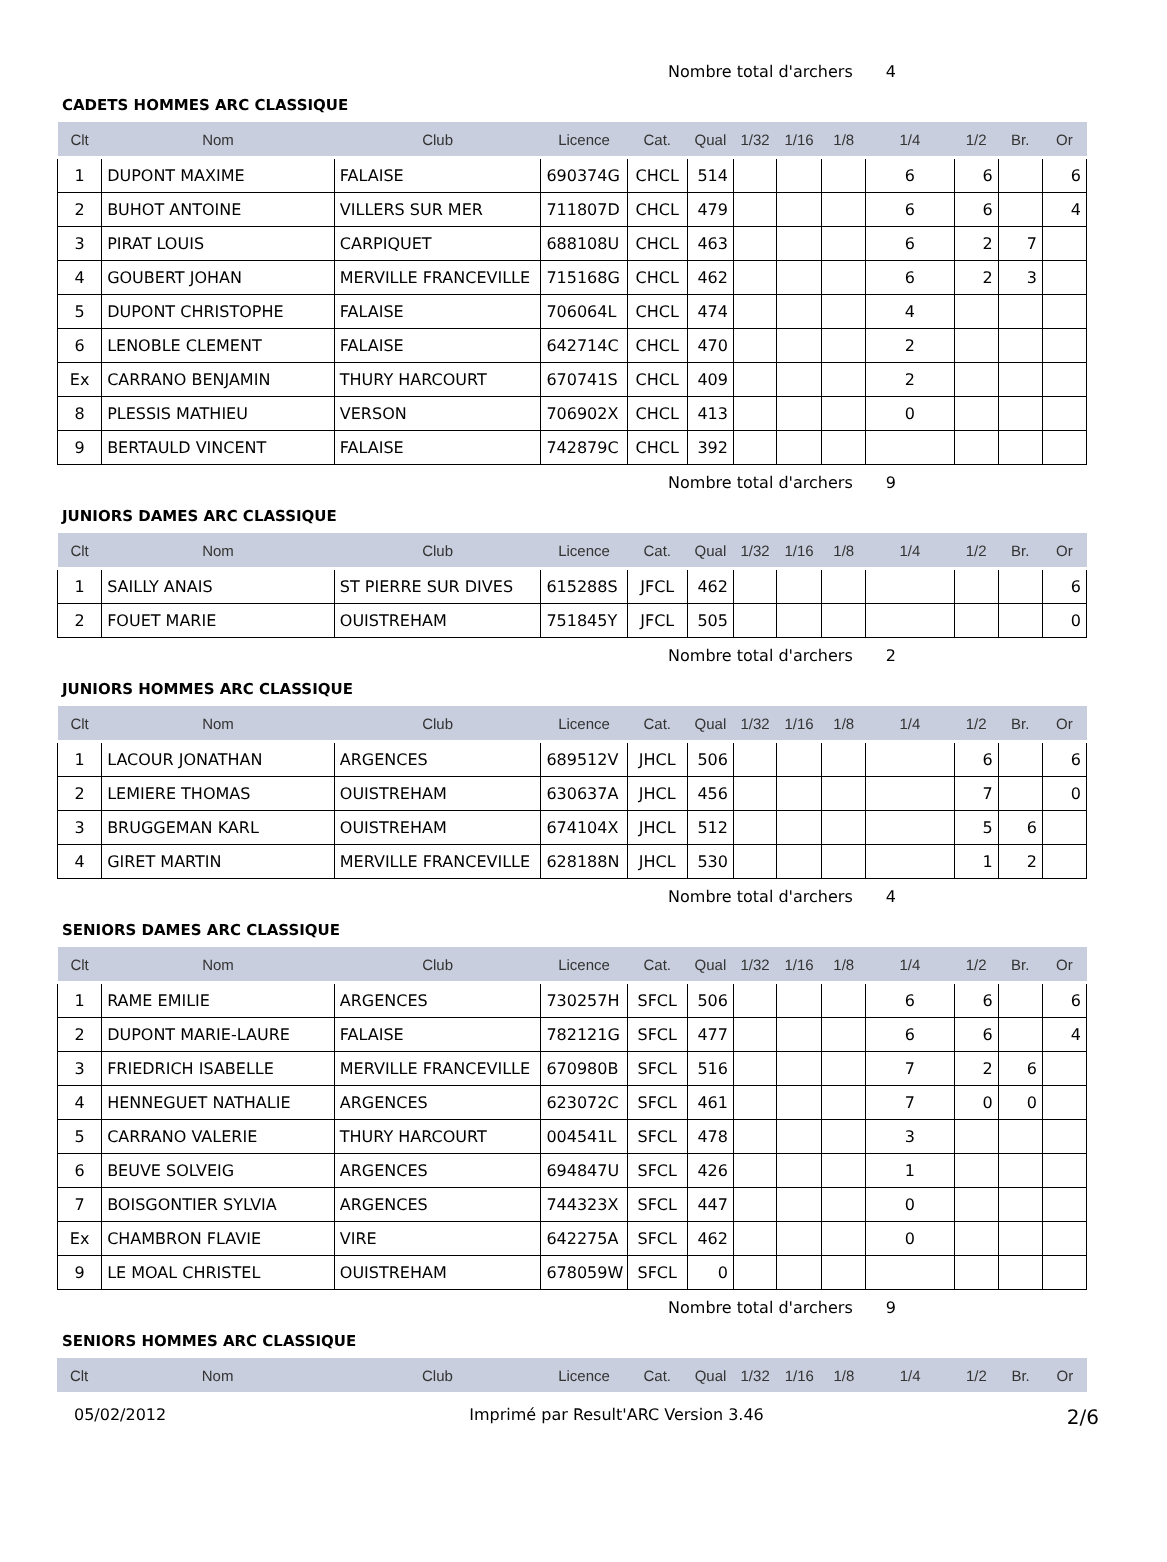Nombre total d'archers 4
CADETS HOMMES ARC CLASSIQUE
| Clt | Nom | Club | Licence | Cat. | Qual | 1/32 | 1/16 | 1/8 | 1/4 | 1/2 | Br. | Or |
| --- | --- | --- | --- | --- | --- | --- | --- | --- | --- | --- | --- | --- |
| 1 | DUPONT MAXIME | FALAISE | 690374G | CHCL | 514 | | | | 6 | 6 | | 6 |
| 2 | BUHOT ANTOINE | VILLERS SUR MER | 711807D | CHCL | 479 | | | | 6 | 6 | | 4 |
| 3 | PIRAT LOUIS | CARPIQUET | 688108U | CHCL | 463 | | | | 6 | 2 | 7 | |
| 4 | GOUBERT JOHAN | MERVILLE FRANCEVILLE | 715168G | CHCL | 462 | | | | 6 | 2 | 3 | |
| 5 | DUPONT CHRISTOPHE | FALAISE | 706064L | CHCL | 474 | | | | 4 | | | |
| 6 | LENOBLE CLEMENT | FALAISE | 642714C | CHCL | 470 | | | | 2 | | | |
| Ex | CARRANO BENJAMIN | THURY HARCOURT | 670741S | CHCL | 409 | | | | 2 | | | |
| 8 | PLESSIS MATHIEU | VERSON | 706902X | CHCL | 413 | | | | 0 | | | |
| 9 | BERTAULD VINCENT | FALAISE | 742879C | CHCL | 392 | | | | | | | |
Nombre total d'archers 9
JUNIORS DAMES ARC CLASSIQUE
| Clt | Nom | Club | Licence | Cat. | Qual | 1/32 | 1/16 | 1/8 | 1/4 | 1/2 | Br. | Or |
| --- | --- | --- | --- | --- | --- | --- | --- | --- | --- | --- | --- | --- |
| 1 | SAILLY ANAIS | ST PIERRE SUR DIVES | 615288S | JFCL | 462 | | | | | | | 6 |
| 2 | FOUET MARIE | OUISTREHAM | 751845Y | JFCL | 505 | | | | | | | 0 |
Nombre total d'archers 2
JUNIORS HOMMES ARC CLASSIQUE
| Clt | Nom | Club | Licence | Cat. | Qual | 1/32 | 1/16 | 1/8 | 1/4 | 1/2 | Br. | Or |
| --- | --- | --- | --- | --- | --- | --- | --- | --- | --- | --- | --- | --- |
| 1 | LACOUR JONATHAN | ARGENCES | 689512V | JHCL | 506 | | | | | 6 | | 6 |
| 2 | LEMIERE THOMAS | OUISTREHAM | 630637A | JHCL | 456 | | | | | 7 | | 0 |
| 3 | BRUGGEMAN KARL | OUISTREHAM | 674104X | JHCL | 512 | | | | | 5 | 6 | |
| 4 | GIRET MARTIN | MERVILLE FRANCEVILLE | 628188N | JHCL | 530 | | | | | 1 | 2 | |
Nombre total d'archers 4
SENIORS DAMES ARC CLASSIQUE
| Clt | Nom | Club | Licence | Cat. | Qual | 1/32 | 1/16 | 1/8 | 1/4 | 1/2 | Br. | Or |
| --- | --- | --- | --- | --- | --- | --- | --- | --- | --- | --- | --- | --- |
| 1 | RAME EMILIE | ARGENCES | 730257H | SFCL | 506 | | | | 6 | 6 | | 6 |
| 2 | DUPONT MARIE-LAURE | FALAISE | 782121G | SFCL | 477 | | | | 6 | 6 | | 4 |
| 3 | FRIEDRICH ISABELLE | MERVILLE FRANCEVILLE | 670980B | SFCL | 516 | | | | 7 | 2 | 6 | |
| 4 | HENNEGUET NATHALIE | ARGENCES | 623072C | SFCL | 461 | | | | 7 | 0 | 0 | |
| 5 | CARRANO VALERIE | THURY HARCOURT | 004541L | SFCL | 478 | | | | 3 | | | |
| 6 | BEUVE SOLVEIG | ARGENCES | 694847U | SFCL | 426 | | | | 1 | | | |
| 7 | BOISGONTIER SYLVIA | ARGENCES | 744323X | SFCL | 447 | | | | 0 | | | |
| Ex | CHAMBRON FLAVIE | VIRE | 642275A | SFCL | 462 | | | | 0 | | | |
| 9 | LE MOAL CHRISTEL | OUISTREHAM | 678059W | SFCL | 0 | | | | | | | |
Nombre total d'archers 9
SENIORS HOMMES ARC CLASSIQUE
| Clt | Nom | Club | Licence | Cat. | Qual | 1/32 | 1/16 | 1/8 | 1/4 | 1/2 | Br. | Or |
| --- | --- | --- | --- | --- | --- | --- | --- | --- | --- | --- | --- | --- |
05/02/2012 Imprimé par Result'ARC Version 3.46 2/6